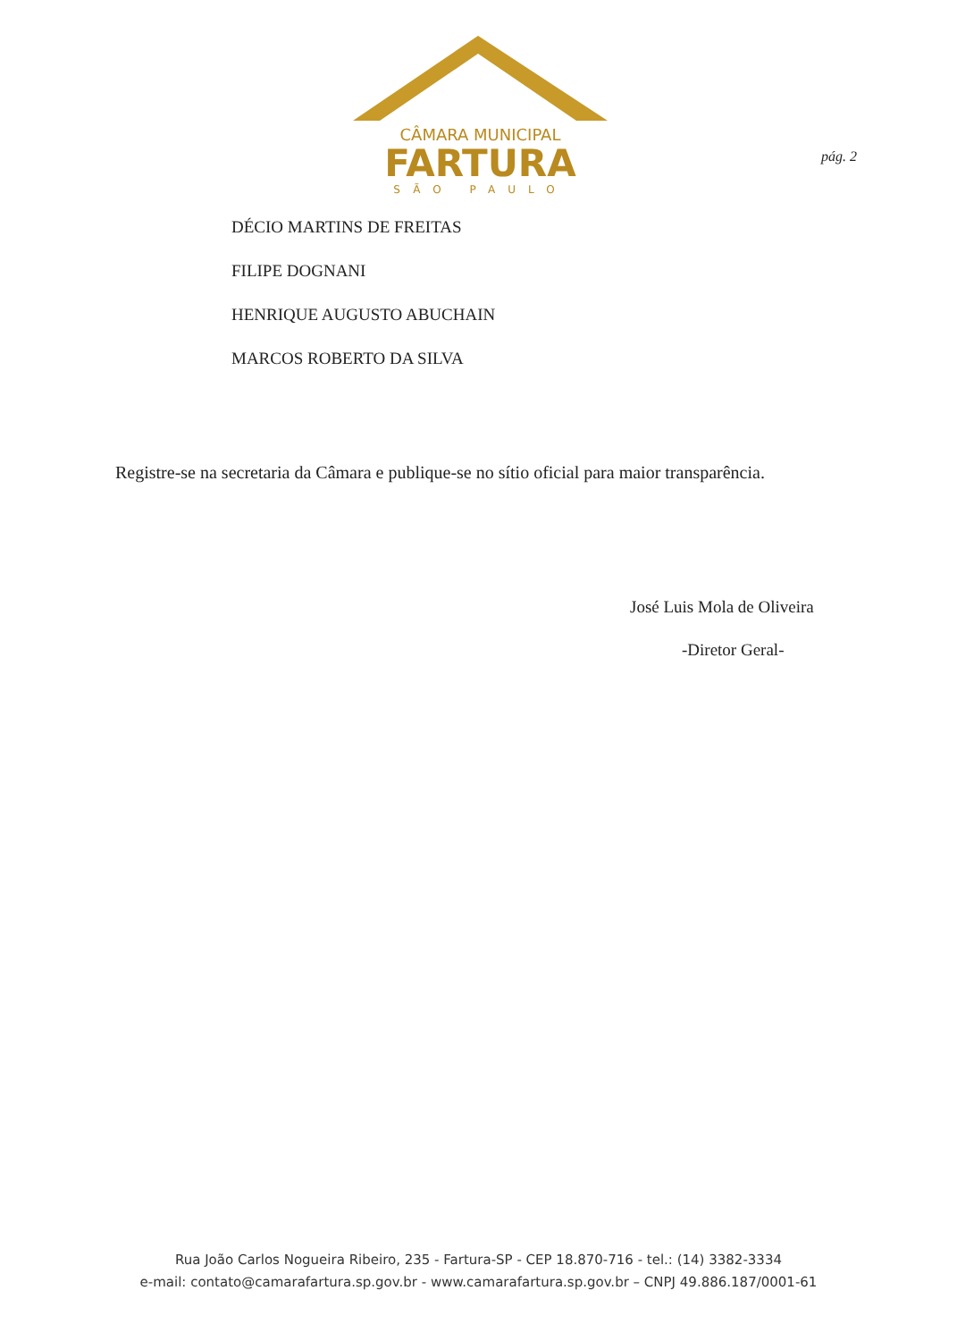CÂMARA MUNICIPAL
FARTURA
SÃO PAULO
pág. 2
DÉCIO MARTINS DE FREITAS
FILIPE DOGNANI
HENRIQUE AUGUSTO ABUCHAIN
MARCOS ROBERTO DA SILVA
Registre-se na secretaria da Câmara e publique-se no sítio oficial para maior transparência.
José Luis Mola de Oliveira
-Diretor Geral-
Rua João Carlos Nogueira Ribeiro, 235 - Fartura-SP - CEP 18.870-716 - tel.: (14) 3382-3334
e-mail: contato@camarafartura.sp.gov.br - www.camarafartura.sp.gov.br – CNPJ 49.886.187/0001-61